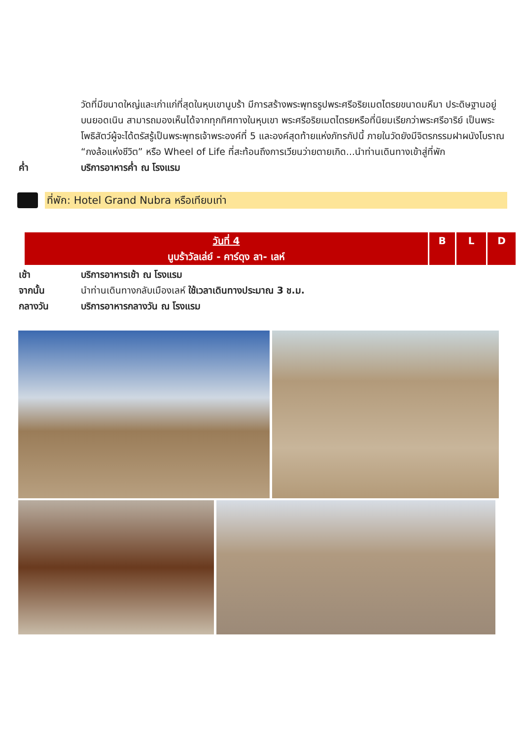วัดที่มีขนาดใหญ่และเก่าแก่ที่สุดในหุบเขานูบร้า มีการสร้างพระพุทธรูปพระศรีอริยเมตไตรยขนาดมหึมา ประดิษฐานอยู่บนยอดเนิน สามารถมองเห็นได้จากทุกทิศทางในหุบเขา พระศรีอริยเมตไตรยหรือที่นิยมเรียกว่าพระศรีอาริย์ เป็นพระโพธิสัตว์ผู้จะได้ตรัสรู้เป็นพระพุทธเจ้าพระองค์ที่ 5 และองค์สุดท้ายแห่งภัทรกัปนี้ ภายในวัดยังมีจิตรกรรมฝาผนังโบราณ “กงล้อแห่งชีวิต” หรือ Wheel of Life ที่สะท้อนถึงการเวียนว่ายตายเกิด...นำท่านเดินทางเข้าสู่ที่พัก
ค่ำ บริการอาหารค่ำ ณ โรงแรม
ที่พัก: Hotel Grand Nubra หรือเทียบเท่า
| วันที่ 4 นูบร้าวัลเล่ย์ - คาร์ดุง ลา- เลห์ | B | L | D |
เช้า บริการอาหารเช้า ณ โรงแรม
จากนั้น นำท่านเดินทางกลับเมืองเลห์ ใช้เวลาเดินทางประมาณ 3 ช.ม.
กลางวัน บริการอาหารกลางวัน ณ โรงแรม